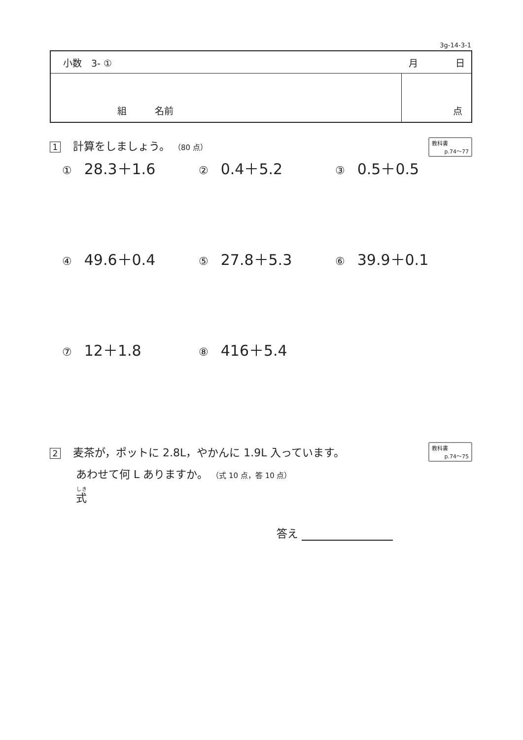3g-14-3-1
| 小数 3- ① 月 日 | |
| 組 名前 | 点 |
1 計算をしましょう。 （80 点）
教科書
p.74～77
① 28.3＋1.6
② 0.4＋5.2
③ 0.5＋0.5
④ 49.6＋0.4
⑤ 27.8＋5.3
⑥ 39.9＋0.1
⑦ 12＋1.8
⑧ 416＋5.4
2 麦茶が，ポットに 2.8L，やかんに 1.9L 入っています。
あわせて何 L ありますか。 （式 10 点，答 10 点）
教科書
p.74～75
式
答え